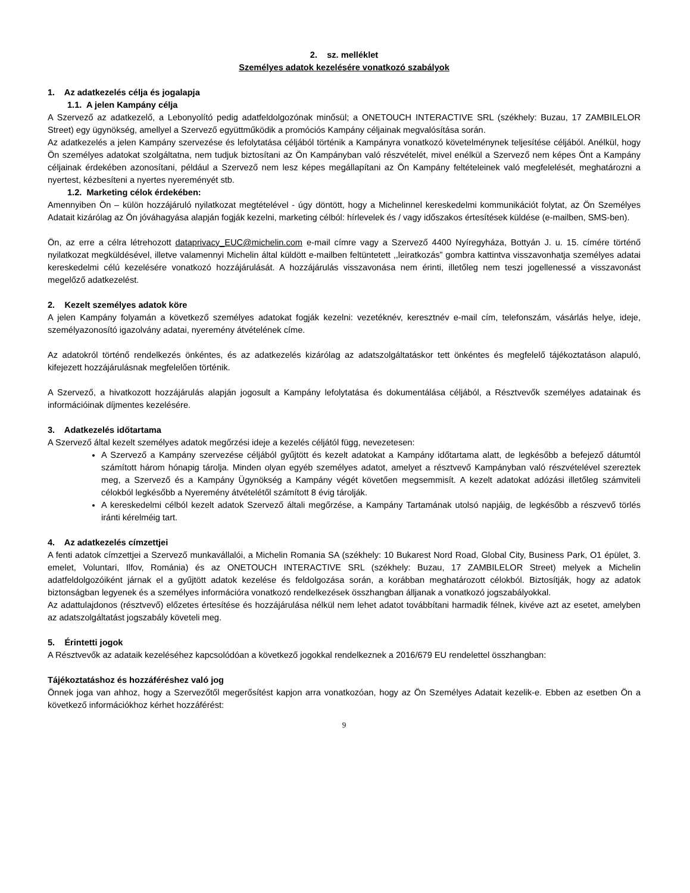2. sz. melléklet
Személyes adatok kezelésére vonatkozó szabályok
1. Az adatkezelés célja és jogalapja
1.1. A jelen Kampány célja
A Szervező az adatkezelő, a Lebonyolító pedig adatfeldolgozónak minősül; a ONETOUCH INTERACTIVE SRL (székhely: Buzau, 17 ZAMBILELOR Street) egy ügynökség, amellyel a Szervező együttműködik a promóciós Kampány céljainak megvalósítása során.
Az adatkezelés a jelen Kampány szervezése és lefolytatása céljából történik a Kampányra vonatkozó követelménynek teljesítése céljából. Anélkül, hogy Ön személyes adatokat szolgáltatna, nem tudjuk biztosítani az Ön Kampányban való részvételét, mivel enélkül a Szervező nem képes Önt a Kampány céljainak érdekében azonosítani, például a Szervező nem lesz képes megállapítani az Ön Kampány feltételeinek való megfelelését, meghatározni a nyertest, kézbesíteni a nyertes nyereményét stb.
1.2. Marketing célok érdekében:
Amennyiben Ön – külön hozzájáruló nyilatkozat megtételével - úgy döntött, hogy a Michelinnel kereskedelmi kommunikációt folytat, az Ön Személyes Adatait kizárólag az Ön jóváhagyása alapján fogják kezelni, marketing célból: hírlevelek és / vagy időszakos értesítések küldése (e-mailben, SMS-ben).
Ön, az erre a célra létrehozott dataprivacy_EUC@michelin.com e-mail címre vagy a Szervező 4400 Nyíregyháza, Bottyán J. u. 15. címére történő nyilatkozat megküldésével, illetve valamennyi Michelin által küldött e-mailben feltüntetett ,,leiratkozás” gombra kattintva visszavonhatja személyes adatai kereskedelmi célú kezelésére vonatkozó hozzájárulását. A hozzájárulás visszavonása nem érinti, illetőleg nem teszi jogellenessé a visszavonást megelőző adatkezelést.
2. Kezelt személyes adatok köre
A jelen Kampány folyamán a következő személyes adatokat fogják kezelni: vezetéknév, keresztnév e-mail cím, telefonszám, vásárlás helye, ideje, személyazonosító igazolvány adatai, nyeremény átvételének címe.
Az adatokról történő rendelkezés önkéntes, és az adatkezelés kizárólag az adatszolgáltatáskor tett önkéntes és megfelelő tájékoztatáson alapuló, kifejezett hozzájárulásnak megfelelően történik.
A Szervező, a hivatkozott hozzájárulás alapján jogosult a Kampány lefolytatása és dokumentálása céljából, a Résztvevők személyes adatainak és információinak díjmentes kezelésére.
3. Adatkezelés időtartama
A Szervező által kezelt személyes adatok megőrzési ideje a kezelés céljától függ, nevezetesen:
A Szervező a Kampány szervezése céljából gyűjtött és kezelt adatokat a Kampány időtartama alatt, de legkésőbb a befejező dátumtól számított három hónapig tárolja. Minden olyan egyéb személyes adatot, amelyet a résztvevő Kampányban való részvételével szereztek meg, a Szervező és a Kampány Ügynökség a Kampány végét követően megsemmisít. A kezelt adatokat adózási illetőleg számviteli célokból legkésőbb a Nyeremény átvételétől számított 8 évig tárolják.
A kereskedelmi célból kezelt adatok Szervező általi megőrzése, a Kampány Tartamának utolsó napjáig, de legkésőbb a részvevő törlés iránti kérelméig tart.
4. Az adatkezelés címzettjei
A fenti adatok címzettjei a Szervező munkavállalói, a Michelin Romania SA (székhely: 10 Bukarest Nord Road, Global City, Business Park, O1 épület, 3. emelet, Voluntari, Ilfov, Románia) és az ONETOUCH INTERACTIVE SRL (székhely: Buzau, 17 ZAMBILELOR Street) melyek a Michelin adatfeldolgozóiként járnak el a gyűjtött adatok kezelése és feldolgozása során, a korábban meghatározott célokból. Biztosítják, hogy az adatok biztonságban legyenek és a személyes információra vonatkozó rendelkezések összhangban álljanak a vonatkozó jogszabályokkal.
Az adattulajdonos (résztvevő) előzetes értesítése és hozzájárulása nélkül nem lehet adatot továbbítani harmadik félnek, kivéve azt az esetet, amelyben az adatszolgáltatást jogszabály követeli meg.
5. Érintetti jogok
A Résztvevők az adataik kezeléséhez kapcsolódóan a következő jogokkal rendelkeznek a 2016/679 EU rendelettel összhangban:
Tájékoztatáshoz és hozzáféréshez való jog
Önnek joga van ahhoz, hogy a Szervezőtől megerősítést kapjon arra vonatkozóan, hogy az Ön Személyes Adatait kezelik-e. Ebben az esetben Ön a következő információkhoz kérhet hozzáférést:
9